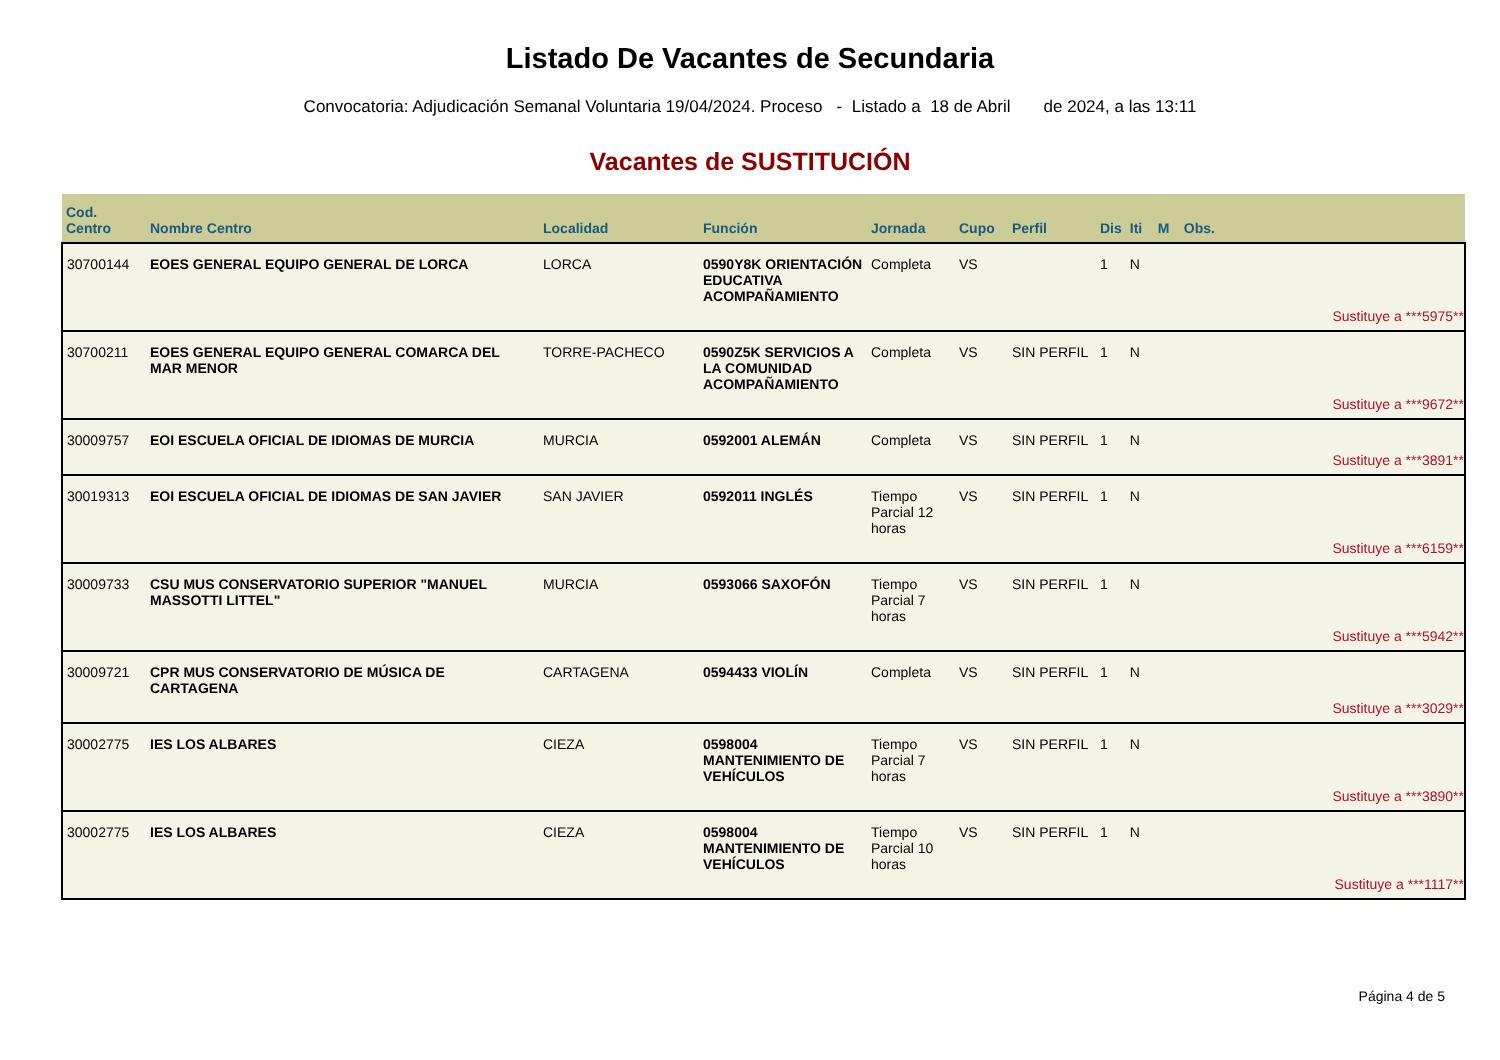Listado De Vacantes de Secundaria
Convocatoria: Adjudicación Semanal Voluntaria 19/04/2024. Proceso - Listado a 18 de Abril de 2024, a las 13:11
Vacantes de SUSTITUCIÓN
| Cod. Centro | Nombre Centro | Localidad | Función | Jornada | Cupo | Perfil | Dis | Iti | M | Obs. |
| --- | --- | --- | --- | --- | --- | --- | --- | --- | --- | --- |
| 30700144 | EOES GENERAL EQUIPO GENERAL DE LORCA | LORCA | 0590Y8K ORIENTACIÓN EDUCATIVA ACOMPAÑAMIENTO | Completa | VS | | 1 | N | | |
| Sustituye a ***5975** | | | | | | | | | | |
| 30700211 | EOES GENERAL EQUIPO GENERAL COMARCA DEL MAR MENOR | TORRE-PACHECO | 0590Z5K SERVICIOS A LA COMUNIDAD ACOMPAÑAMIENTO | Completa | VS | SIN PERFIL | 1 | N | | |
| Sustituye a ***9672** | | | | | | | | | | |
| 30009757 | EOI ESCUELA OFICIAL DE IDIOMAS DE MURCIA | MURCIA | 0592001 ALEMÁN | Completa | VS | SIN PERFIL | 1 | N | | |
| Sustituye a ***3891** | | | | | | | | | | |
| 30019313 | EOI ESCUELA OFICIAL DE IDIOMAS DE SAN JAVIER | SAN JAVIER | 0592011 INGLÉS | Tiempo Parcial 12 horas | VS | SIN PERFIL | 1 | N | | |
| Sustituye a ***6159** | | | | | | | | | | |
| 30009733 | CSU MUS CONSERVATORIO SUPERIOR "MANUEL MASSOTTI LITTEL" | MURCIA | 0593066 SAXOFÓN | Tiempo Parcial 7 horas | VS | SIN PERFIL | 1 | N | | |
| Sustituye a ***5942** | | | | | | | | | | |
| 30009721 | CPR MUS CONSERVATORIO DE MÚSICA DE CARTAGENA | CARTAGENA | 0594433 VIOLÍN | Completa | VS | SIN PERFIL | 1 | N | | |
| Sustituye a ***3029** | | | | | | | | | | |
| 30002775 | IES LOS ALBARES | CIEZA | 0598004 MANTENIMIENTO DE VEHÍCULOS | Tiempo Parcial 7 horas | VS | SIN PERFIL | 1 | N | | |
| Sustituye a ***3890** | | | | | | | | | | |
| 30002775 | IES LOS ALBARES | CIEZA | 0598004 MANTENIMIENTO DE VEHÍCULOS | Tiempo Parcial 10 horas | VS | SIN PERFIL | 1 | N | | |
| Sustituye a ***1117** | | | | | | | | | | |
Página 4 de 5